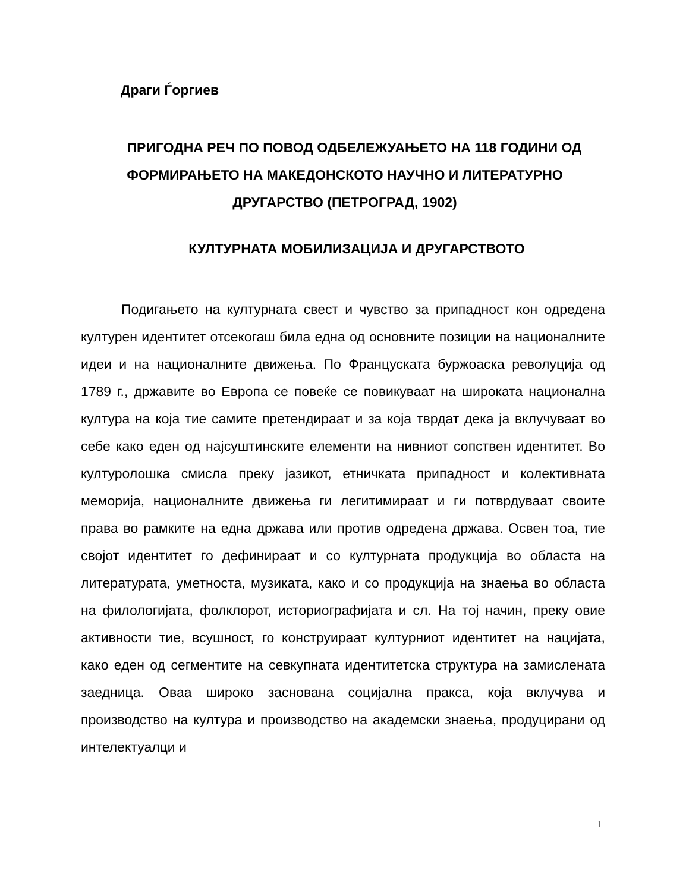Драги Ѓоргиев
ПРИГОДНА РЕЧ ПО ПОВОД ОДБЕЛЕЖУАЊЕТО НА 118 ГОДИНИ ОД ФОРМИРАЊЕТО НА МАКЕДОНСКОТО НАУЧНО И ЛИТЕРАТУРНО ДРУГАРСТВО (ПЕТРОГРАД, 1902)
КУЛТУРНАТА МОБИЛИЗАЦИЈА И ДРУГАРСТВОТО
Подигањето на културната свест и чувство за припадност кон одредена културен идентитет отсекогаш била една од основните позиции на националните идеи и на националните движења. По Француската буржоаска револуција од 1789 г., државите во Европа се повеќе се повикуваат на широката национална култура на која тие самите претендираат и за која тврдат дека ја вклучуваат во себе како еден од најсуштинските елементи на нивниот сопствен идентитет. Во културолошка смисла преку јазикот, етничката припадност и колективната меморија, националните движења ги легитимираат и ги потврдуваат своите права во рамките на една држава или против одредена држава. Освен тоа, тие својот идентитет го дефинираат и со културната продукција во областа на литературата, уметноста, музиката, како и со продукција на знаења во областа на филологијата, фолклорот, историографијата и сл. На тој начин, преку овие активности тие, всушност, го конструираат културниот идентитет на нацијата, како еден од сегментите на севкупната идентитетска структура на замислената заедница. Оваа широко заснована социјална пракса, која вклучува и производство на култура и производство на академски знаења, продуцирани од интелектуалци и
1